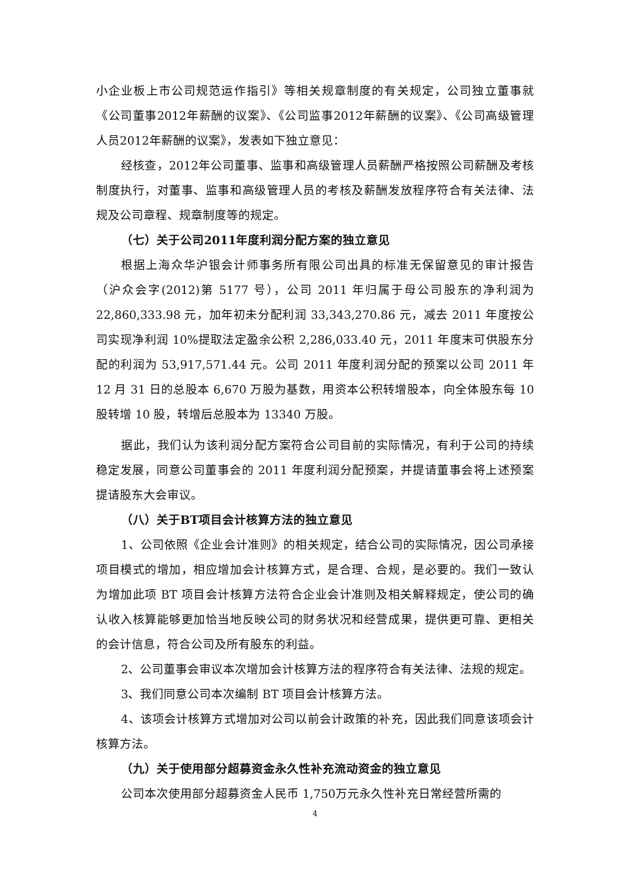小企业板上市公司规范运作指引》等相关规章制度的有关规定，公司独立董事就《公司董事2012年薪酬的议案》、《公司监事2012年薪酬的议案》、《公司高级管理人员2012年薪酬的议案》，发表如下独立意见：
经核查，2012年公司董事、监事和高级管理人员薪酬严格按照公司薪酬及考核制度执行，对董事、监事和高级管理人员的考核及薪酬发放程序符合有关法律、法规及公司章程、规章制度等的规定。
（七）关于公司2011年度利润分配方案的独立意见
根据上海众华沪银会计师事务所有限公司出具的标准无保留意见的审计报告（沪众会字(2012)第 5177 号），公司 2011 年归属于母公司股东的净利润为22,860,333.98 元，加年初未分配利润 33,343,270.86 元，减去 2011 年度按公司实现净利润 10%提取法定盈余公积 2,286,033.40 元，2011 年度末可供股东分配的利润为 53,917,571.44 元。公司 2011 年度利润分配的预案以公司 2011 年12 月 31 日的总股本 6,670 万股为基数，用资本公积转增股本，向全体股东每 10 股转增 10 股，转增后总股本为 13340 万股。
据此，我们认为该利润分配方案符合公司目前的实际情况，有利于公司的持续稳定发展，同意公司董事会的 2011 年度利润分配预案，并提请董事会将上述预案提请股东大会审议。
（八）关于BT项目会计核算方法的独立意见
1、公司依照《企业会计准则》的相关规定，结合公司的实际情况，因公司承接项目模式的增加，相应增加会计核算方式，是合理、合规，是必要的。我们一致认为增加此项 BT 项目会计核算方法符合企业会计准则及相关解释规定，使公司的确认收入核算能够更加恰当地反映公司的财务状况和经营成果，提供更可靠、更相关的会计信息，符合公司及所有股东的利益。
2、公司董事会审议本次增加会计核算方法的程序符合有关法律、法规的规定。
3、我们同意公司本次编制 BT 项目会计核算方法。
4、该项会计核算方式增加对公司以前会计政策的补充，因此我们同意该项会计核算方法。
（九）关于使用部分超募资金永久性补充流动资金的独立意见
公司本次使用部分超募资金人民币 1,750万元永久性补充日常经营所需的
4